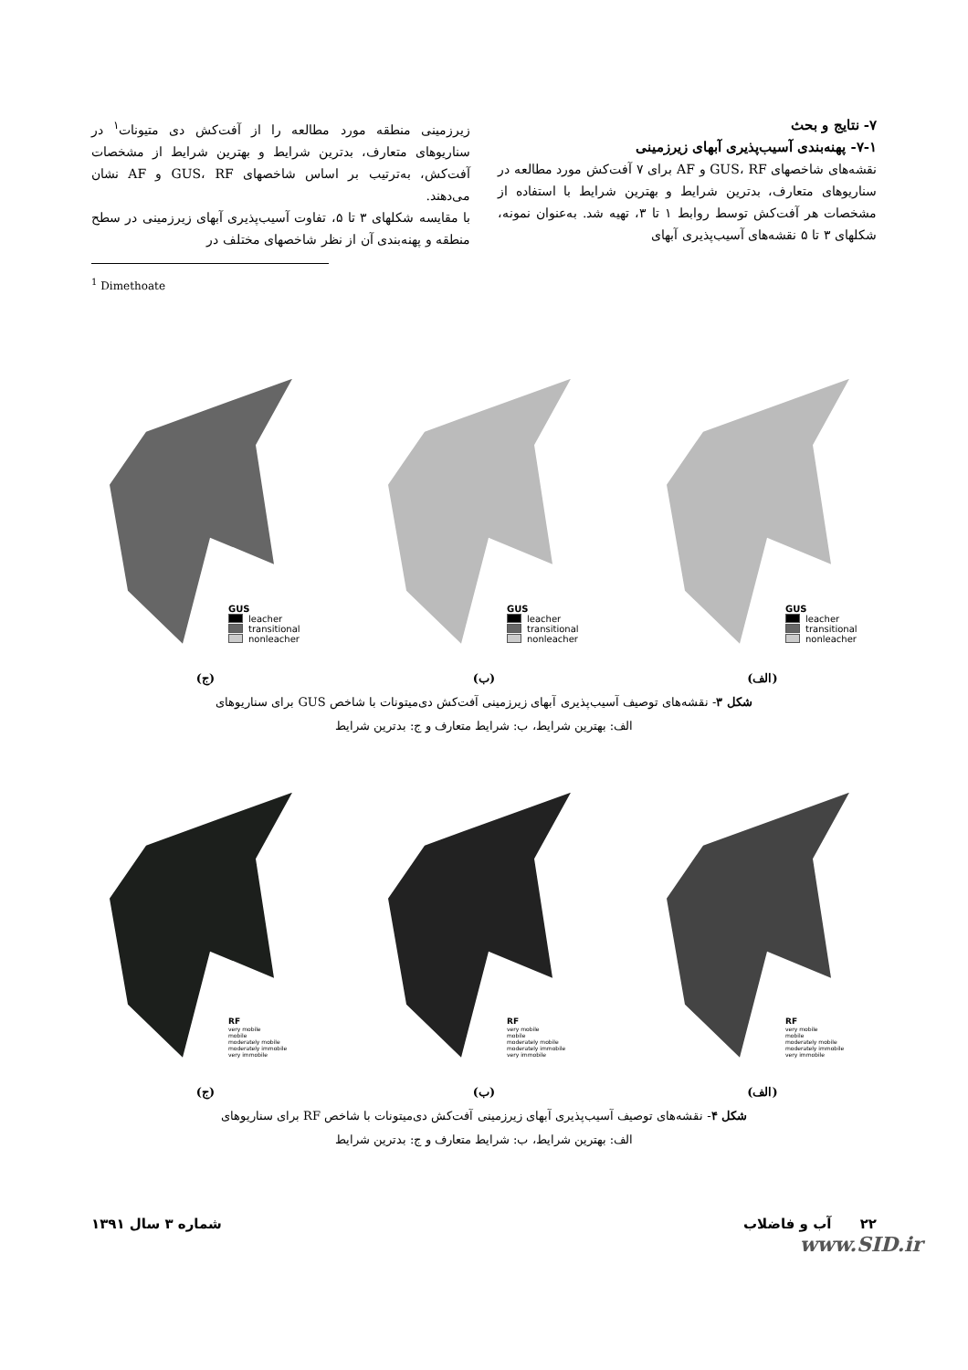۷- نتایج و بحث
۷-۱- پهنه‌بندی آسیب‌پذیری آبهای زیرزمینی
نقشه‌های شاخصهای GUS، RF و AF برای ۷ آفت‌کش مورد مطالعه در سناریوهای متعارف، بدترین شرایط و بهترین شرایط با استفاده از مشخصات هر آفت‌کش توسط روابط ۱ تا ۳، تهیه شد. به‌عنوان نمونه، شکلهای ۳ تا ۵ نقشه‌های آسیب‌پذیری آبهای
زیرزمینی منطقه مورد مطالعه را از آفت‌کش دی متیونات<sup>۱</sup> در سناریوهای متعارف، بدترین شرایط و بهترین شرایط از مشخصات آفت‌کش، به‌ترتیب بر اساس شاخصهای GUS، RF و AF نشان می‌دهند.
با مقایسه شکلهای ۳ تا ۵، تفاوت آسیب‌پذیری آبهای زیرزمینی در سطح منطقه و پهنه‌بندی آن از نظر شاخصهای مختلف در
<sup>1</sup> Dimethoate
GUS
leacher
transitional
nonleacher
(الف)
GUS
leacher
transitional
nonleacher
(ب)
GUS
leacher
transitional
nonleacher
(ج)
شکل ۳- نقشه‌های توصیف آسیب‌پذیری آبهای زیرزمینی آفت‌کش دی‌میتونات با شاخص GUS برای سناریوهای
الف: بهترین شرایط، ب: شرایط متعارف و ج: بدترین شرایط
RF
very mobile
mobile
moderately mobile
moderately immobile
very immobile
(الف)
RF
very mobile
mobile
moderately mobile
moderately immobile
very immobile
(ب)
RF
very mobile
mobile
moderately mobile
moderately immobile
very immobile
(ج)
شکل ۴- نقشه‌های توصیف آسیب‌پذیری آبهای زیرزمینی آفت‌کش دی‌میتونات با شاخص RF برای سناریوهای
الف: بهترین شرایط، ب: شرایط متعارف و ج: بدترین شرایط
۲۲ آب و فاضلاب شماره ۳ سال ۱۳۹۱
www.SID.ir